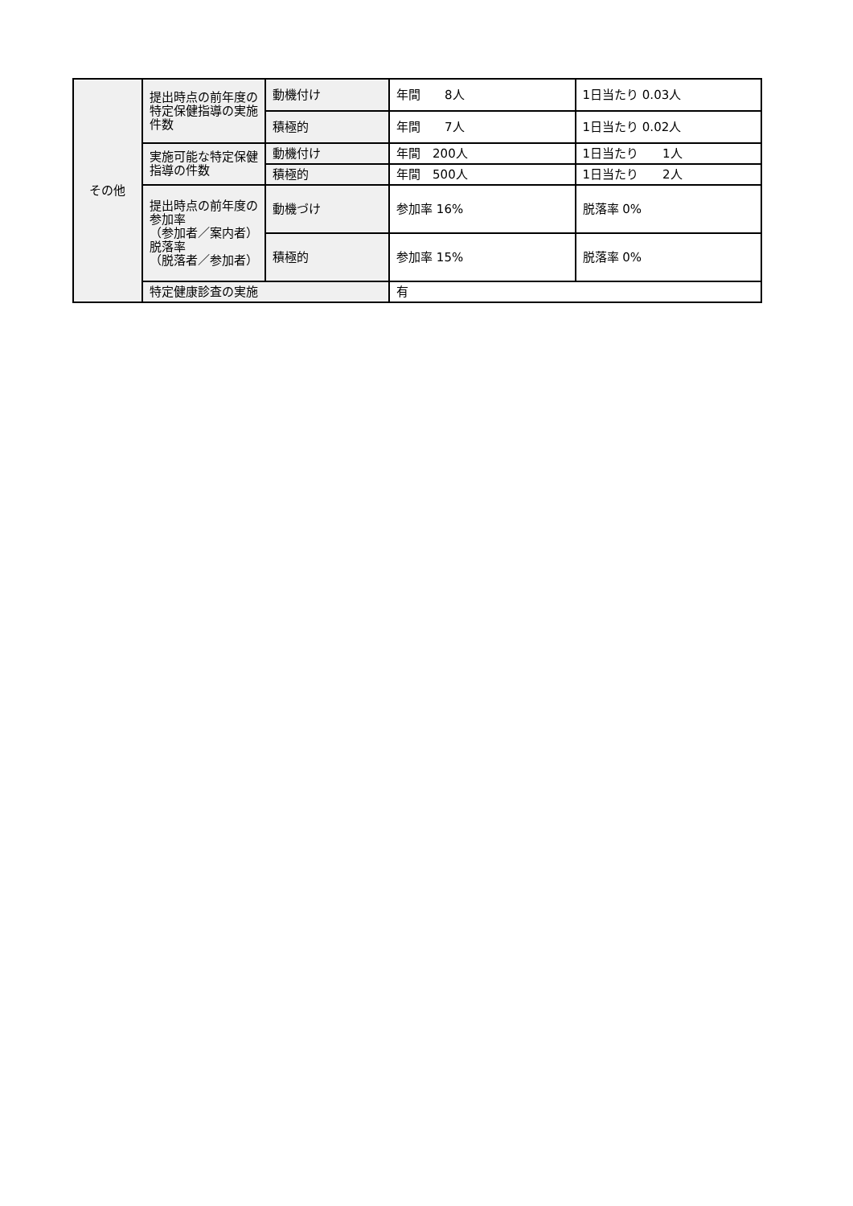| その他 | 提出時点の前年度の特定保健指導の実施件数 | 動機付け | 年間 8人 | 1日当たり 0.03人 |
| | | 積極的 | 年間 7人 | 1日当たり 0.02人 |
| | 実施可能な特定保健指導の件数 | 動機付け | 年間 200人 | 1日当たり 1人 |
| | | 積極的 | 年間 500人 | 1日当たり 2人 |
| | 提出時点の前年度の参加率 （参加者／案内者） 脱落率 （脱落者／参加者） | 動機づけ | 参加率 16% | 脱落率 0% |
| | | 積極的 | 参加率 15% | 脱落率 0% |
| | 特定健康診査の実施 | | 有 | |